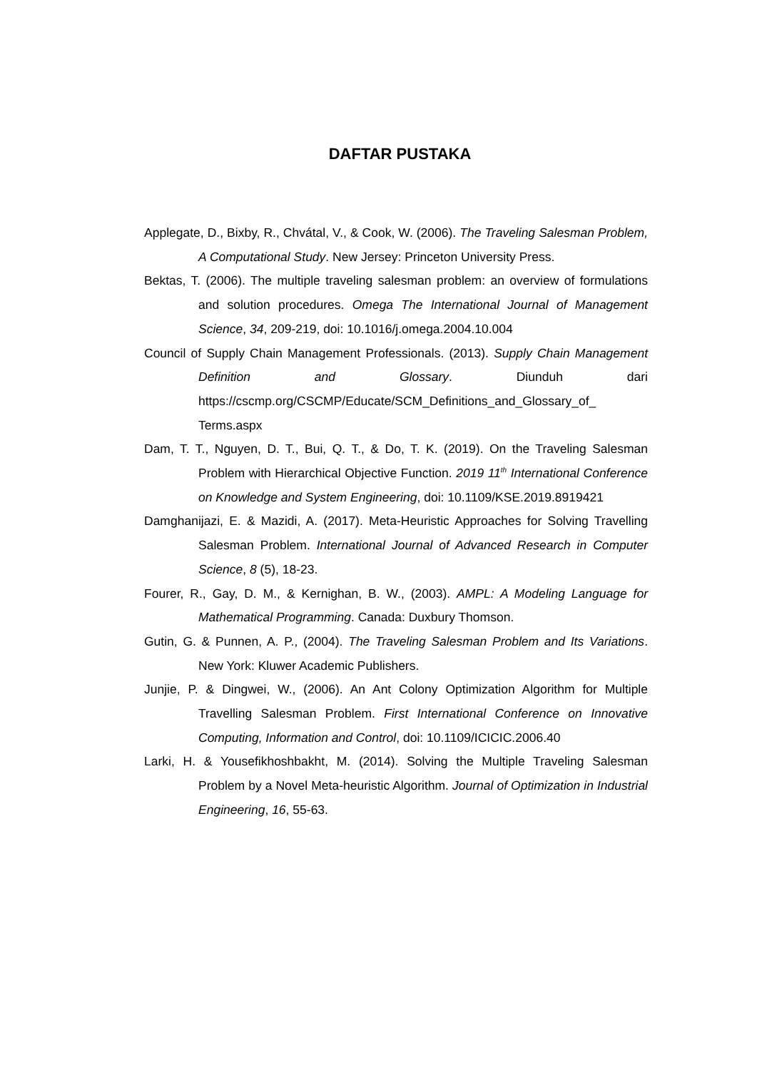DAFTAR PUSTAKA
Applegate, D., Bixby, R., Chvátal, V., & Cook, W. (2006). The Traveling Salesman Problem, A Computational Study. New Jersey: Princeton University Press.
Bektas, T. (2006). The multiple traveling salesman problem: an overview of formulations and solution procedures. Omega The International Journal of Management Science, 34, 209-219, doi: 10.1016/j.omega.2004.10.004
Council of Supply Chain Management Professionals. (2013). Supply Chain Management Definition and Glossary. Diunduh dari https://cscmp.org/CSCMP/Educate/SCM_Definitions_and_Glossary_of_ Terms.aspx
Dam, T. T., Nguyen, D. T., Bui, Q. T., & Do, T. K. (2019). On the Traveling Salesman Problem with Hierarchical Objective Function. 2019 11<sup>th</sup> International Conference on Knowledge and System Engineering, doi: 10.1109/KSE.2019.8919421
Damghanijazi, E. & Mazidi, A. (2017). Meta-Heuristic Approaches for Solving Travelling Salesman Problem. International Journal of Advanced Research in Computer Science, 8 (5), 18-23.
Fourer, R., Gay, D. M., & Kernighan, B. W., (2003). AMPL: A Modeling Language for Mathematical Programming. Canada: Duxbury Thomson.
Gutin, G. & Punnen, A. P., (2004). The Traveling Salesman Problem and Its Variations. New York: Kluwer Academic Publishers.
Junjie, P. & Dingwei, W., (2006). An Ant Colony Optimization Algorithm for Multiple Travelling Salesman Problem. First International Conference on Innovative Computing, Information and Control, doi: 10.1109/ICICIC.2006.40
Larki, H. & Yousefikhoshbakht, M. (2014). Solving the Multiple Traveling Salesman Problem by a Novel Meta-heuristic Algorithm. Journal of Optimization in Industrial Engineering, 16, 55-63.